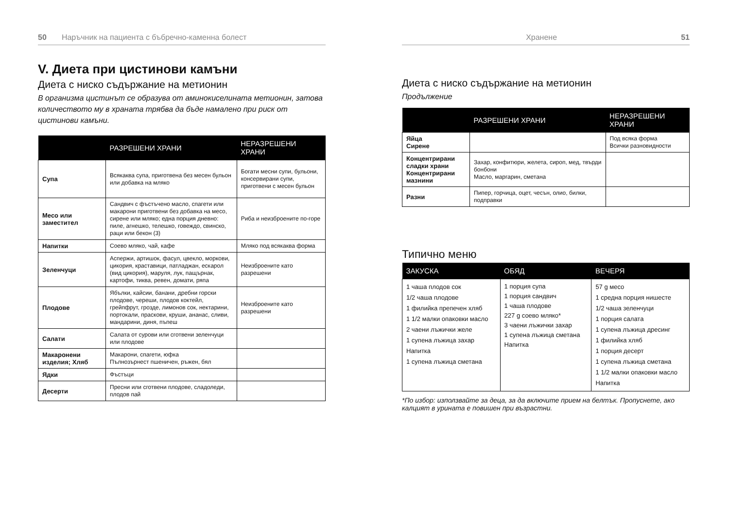50 Наръчник на пациента с бъбречно-каменна болест
V. Диета при цистинови камъни
Диета с ниско съдържание на метионин
В организма цистинът се образува от аминокиселината метионин, затова количеството му в храната трябва да бъде намалено при риск от цистинови камъни.
| | РАЗРЕШЕНИ ХРАНИ | НЕРАЗРЕШЕНИ ХРАНИ |
| --- | --- | --- |
| Супа | Всякаква супа, приготвена без месен бульон или добавка на мляко | Богати месни супи, бульони, консервирани супи, приготвени с месен бульон |
| Месо или заместител | Сандвич с фъстъчено масло, спагети или макарони приготвени без добавка на месо, сирене или мляко; една порция дневно: пиле, агнешко, телешко, говеждо, свинско, раци или бекон (3) | Риба и неизброените по-горе |
| Напитки | Соево мляко, чай, кафе | Мляко под всякаква форма |
| Зеленчуци | Аспержи, артишок, фасул, цвекло, моркови, цикория, краставици, патладжан, ескарол (вид цикория), маруля, лук, пащърнак, картофи, тиква, ревен, домати, ряпа | Неизброените като разрешени |
| Плодове | Ябълки, кайсии, банани, дребни горски плодове, череши, плодов коктейл, грейпфрут, грозде, лимонов сок, нектарини, портокали, праскови, круши, ананас, сливи, мандарини, диня, пъпеш | Неизброените като разрешени |
| Салати | Салата от сурови или сготвени зеленчуци или плодове | |
| Макаронени изделия; Хляб | Макарони, спагети, юфка Пълнозърнест пшеничен, ръжен, бял | |
| Ядки | Фъстъци | |
| Десерти | Пресни или сготвени плодове, сладоледи, плодов пай | |
Хранене 51
Диета с ниско съдържание на метионин
Продължение
| | РАЗРЕШЕНИ ХРАНИ | НЕРАЗРЕШЕНИ ХРАНИ |
| --- | --- | --- |
| Яйца Сирене | | Под всяка форма Всички разновидности |
| Концентрирани сладки храни Концентрирани мазнини | Захар, конфитюри, желета, сироп, мед, твърди бонбони Масло, маргарин, сметана | |
| Разни | Пипер, горчица, оцет, чесън, олио, билки, подправки | |
Типично меню
| ЗАКУСКА | ОБЯД | ВЕЧЕРЯ |
| --- | --- | --- |
| 1 чаша плодов сок 1/2 чаша плодове 1 филийка препечен хляб 1 1/2 малки опаковки масло 2 чаени лъжички желе 1 супена лъжица захар Напитка 1 супена лъжица сметана | 1 порция супа 1 порция сандвич 1 чаша плодове 227 g соево мляко* 3 чаени лъжички захар 1 супена лъжица сметана Напитка | 57 g месо 1 средна порция нишесте 1/2 чаша зеленчуци 1 порция салата 1 супена лъжица дресинг 1 филийка хляб 1 порция десерт 1 супена лъжица сметана 1 1/2 малки опаковки масло Напитка |
*По избор: използвайте за деца, за да включите прием на белтък. Пропуснете, ако калцият в урината е повишен при възрастни.